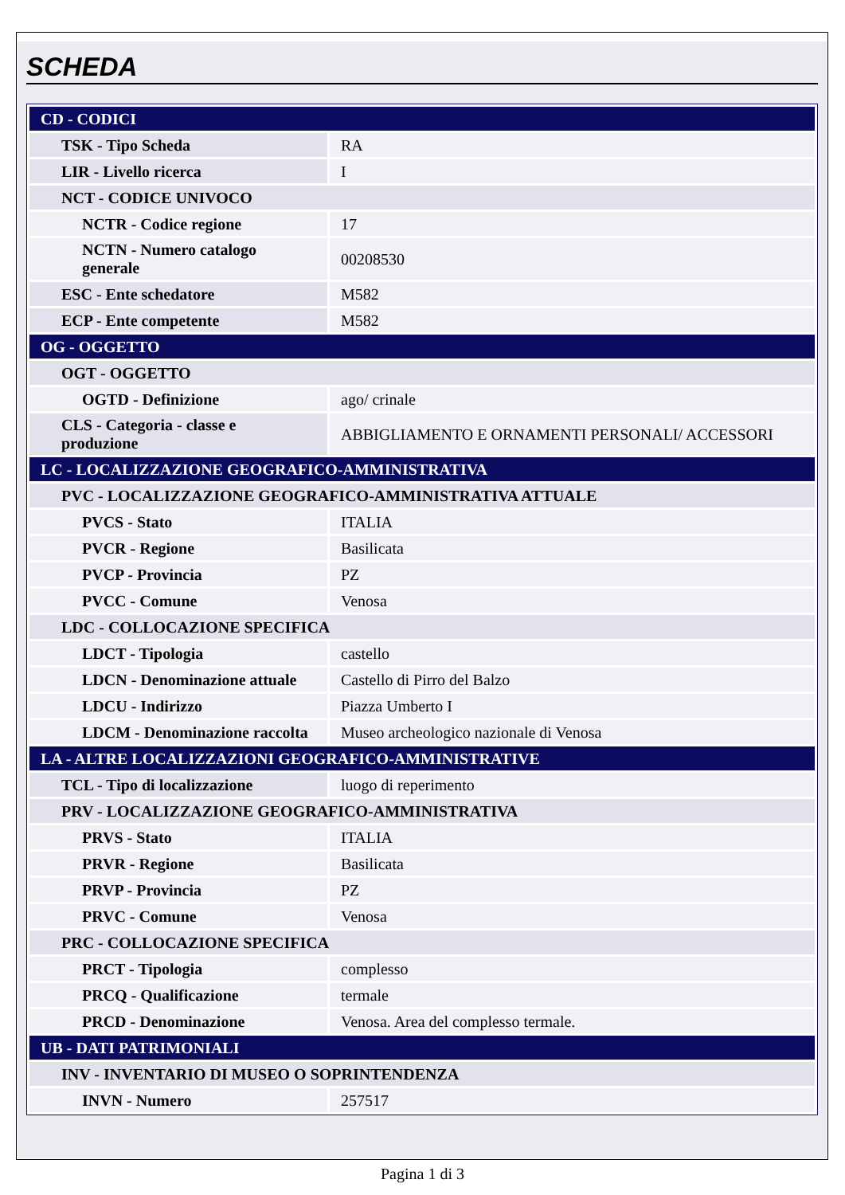SCHEDA
| CD - CODICI | |
| TSK - Tipo Scheda | RA |
| LIR - Livello ricerca | I |
| NCT - CODICE UNIVOCO | |
| NCTR - Codice regione | 17 |
| NCTN - Numero catalogo generale | 00208530 |
| ESC - Ente schedatore | M582 |
| ECP - Ente competente | M582 |
| OG - OGGETTO | |
| OGT - OGGETTO | |
| OGTD - Definizione | ago/ crinale |
| CLS - Categoria - classe e produzione | ABBIGLIAMENTO E ORNAMENTI PERSONALI/ ACCESSORI |
| LC - LOCALIZZAZIONE GEOGRAFICO-AMMINISTRATIVA | |
| PVC - LOCALIZZAZIONE GEOGRAFICO-AMMINISTRATIVA ATTUALE | |
| PVCS - Stato | ITALIA |
| PVCR - Regione | Basilicata |
| PVCP - Provincia | PZ |
| PVCC - Comune | Venosa |
| LDC - COLLOCAZIONE SPECIFICA | |
| LDCT - Tipologia | castello |
| LDCN - Denominazione attuale | Castello di Pirro del Balzo |
| LDCU - Indirizzo | Piazza Umberto I |
| LDCM - Denominazione raccolta | Museo archeologico nazionale di Venosa |
| LA - ALTRE LOCALIZZAZIONI GEOGRAFICO-AMMINISTRATIVE | |
| TCL - Tipo di localizzazione | luogo di reperimento |
| PRV - LOCALIZZAZIONE GEOGRAFICO-AMMINISTRATIVA | |
| PRVS - Stato | ITALIA |
| PRVR - Regione | Basilicata |
| PRVP - Provincia | PZ |
| PRVC - Comune | Venosa |
| PRC - COLLOCAZIONE SPECIFICA | |
| PRCT - Tipologia | complesso |
| PRCQ - Qualificazione | termale |
| PRCD - Denominazione | Venosa. Area del complesso termale. |
| UB - DATI PATRIMONIALI | |
| INV - INVENTARIO DI MUSEO O SOPRINTENDENZA | |
| INVN - Numero | 257517 |
Pagina 1 di 3